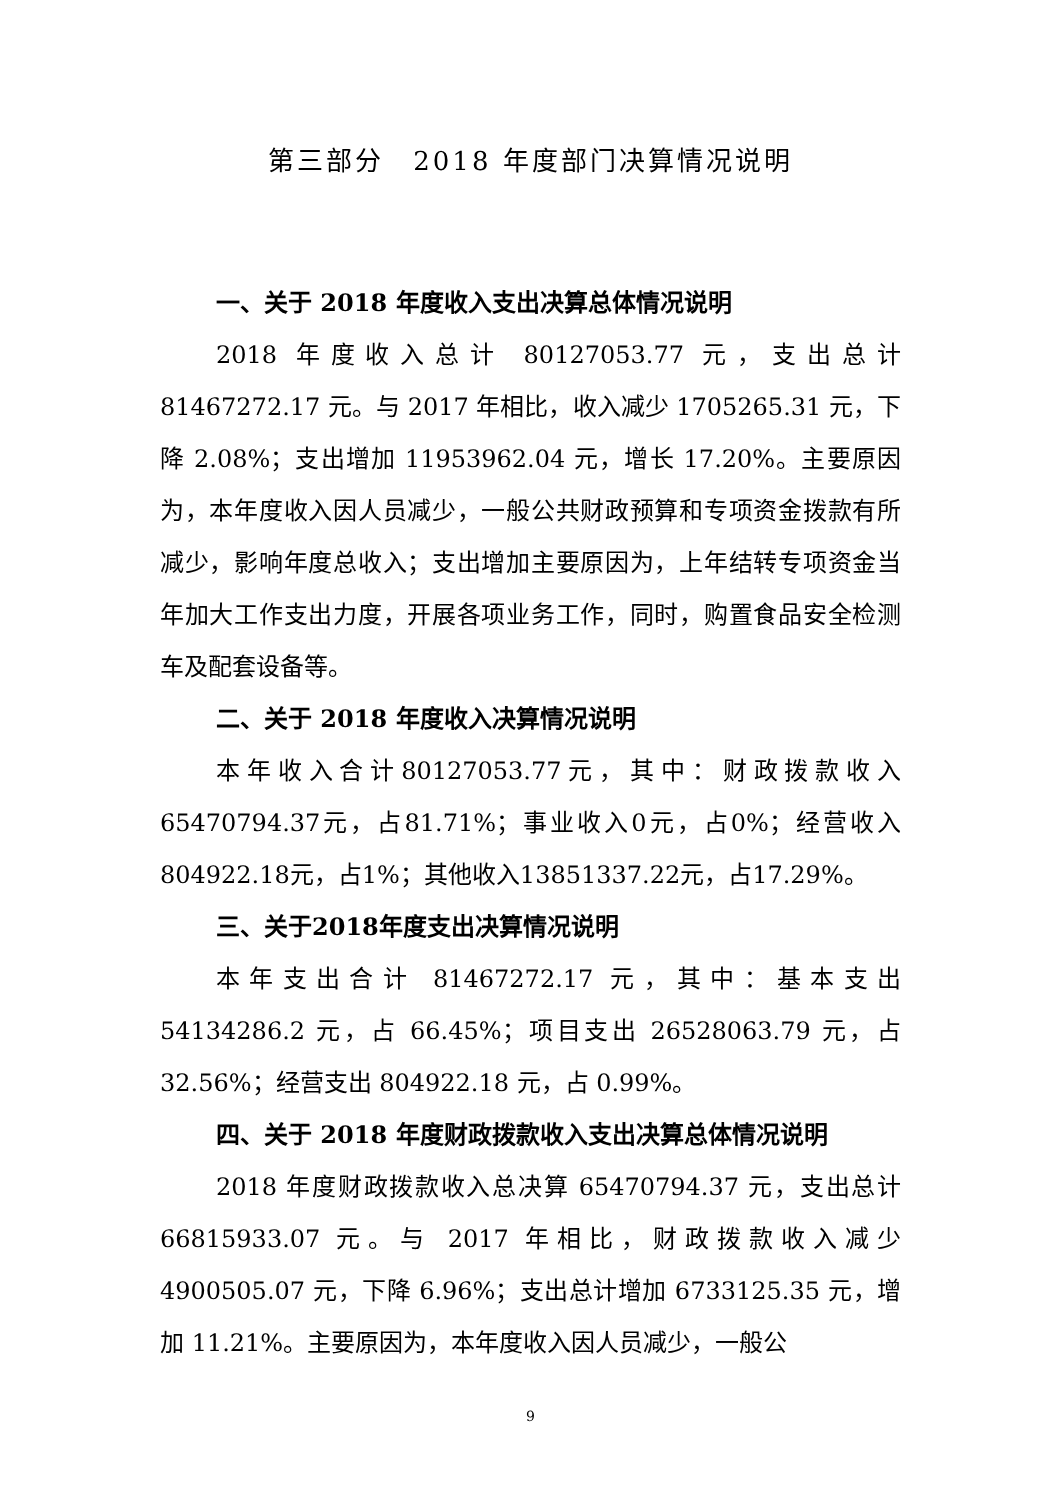第三部分　2018 年度部门决算情况说明
一、关于 2018 年度收入支出决算总体情况说明
2018 年度收入总计 80127053.77 元，支出总计 81467272.17 元。与 2017 年相比，收入减少 1705265.31 元，下降 2.08%；支出增加 11953962.04 元，增长 17.20%。主要原因为，本年度收入因人员减少，一般公共财政预算和专项资金拨款有所减少，影响年度总收入；支出增加主要原因为，上年结转专项资金当年加大工作支出力度，开展各项业务工作，同时，购置食品安全检测车及配套设备等。
二、关于 2018 年度收入决算情况说明
本年收入合计80127053.77元，其中：财政拨款收入65470794.37元，占81.71%；事业收入0元，占0%；经营收入804922.18元，占1%；其他收入13851337.22元，占17.29%。
三、关于2018年度支出决算情况说明
本年支出合计 81467272.17 元，其中：基本支出 54134286.2 元，占 66.45%；项目支出 26528063.79 元，占 32.56%；经营支出 804922.18 元，占 0.99%。
四、关于 2018 年度财政拨款收入支出决算总体情况说明
2018 年度财政拨款收入总决算 65470794.37 元，支出总计 66815933.07 元。与 2017 年相比，财政拨款收入减少 4900505.07 元，下降 6.96%；支出总计增加 6733125.35 元，增加 11.21%。主要原因为，本年度收入因人员减少，一般公
9